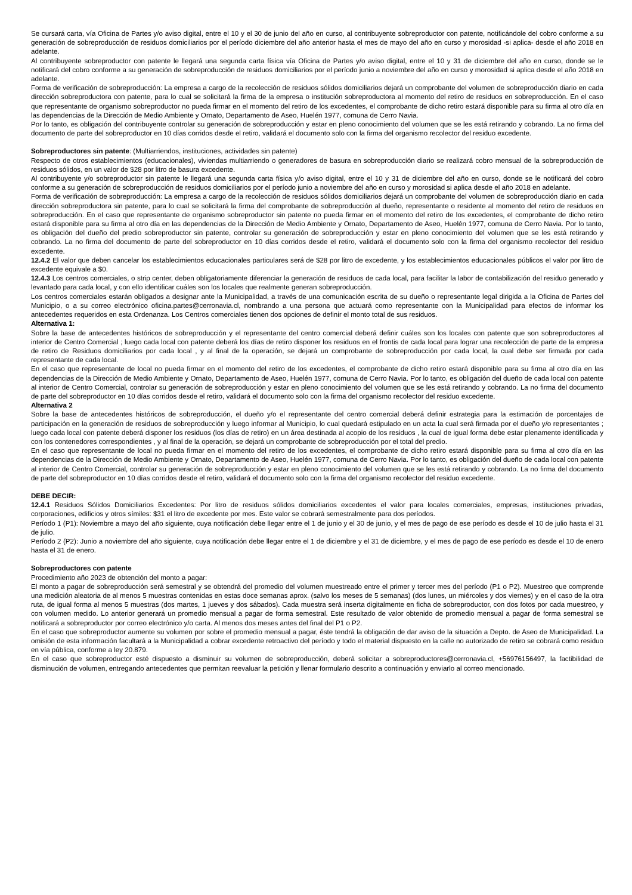Se cursará carta, vía Oficina de Partes y/o aviso digital, entre el 10 y el 30 de junio del año en curso, al contribuyente sobreproductor con patente, notificándole del cobro conforme a su generación de sobreproducción de residuos domiciliarios por el período diciembre del año anterior hasta el mes de mayo del año en curso y morosidad -si aplica- desde el año 2018 en adelante.
Al contribuyente sobreproductor con patente le llegará una segunda carta física vía Oficina de Partes y/o aviso digital, entre el 10 y 31 de diciembre del año en curso, donde se le notificará del cobro conforme a su generación de sobreproducción de residuos domiciliarios por el período junio a noviembre del año en curso y morosidad si aplica desde el año 2018 en adelante.
Forma de verificación de sobreproducción: La empresa a cargo de la recolección de residuos sólidos domiciliarios dejará un comprobante del volumen de sobreproducción diario en cada dirección sobreproductora con patente, para lo cual se solicitará la firma de la empresa o institución sobreproductora al momento del retiro de residuos en sobreproducción. En el caso que representante de organismo sobreproductor no pueda firmar en el momento del retiro de los excedentes, el comprobante de dicho retiro estará disponible para su firma al otro día en las dependencias de la Dirección de Medio Ambiente y Ornato, Departamento de Aseo, Huelén 1977, comuna de Cerro Navia.
Por lo tanto, es obligación del contribuyente controlar su generación de sobreproducción y estar en pleno conocimiento del volumen que se les está retirando y cobrando. La no firma del documento de parte del sobreproductor en 10 días corridos desde el retiro, validará el documento solo con la firma del organismo recolector del residuo excedente.
Sobreproductores sin patente: (Multiarriendos, instituciones, actividades sin patente)
Respecto de otros establecimientos (educacionales), viviendas multiarriendo o generadores de basura en sobreproducción diario se realizará cobro mensual de la sobreproducción de residuos sólidos, en un valor de $28 por litro de basura excedente.
Al contribuyente y/o sobreproductor sin patente le llegará una segunda carta física y/o aviso digital, entre el 10 y 31 de diciembre del año en curso, donde se le notificará del cobro conforme a su generación de sobreproducción de residuos domiciliarios por el período junio a noviembre del año en curso y morosidad si aplica desde el año 2018 en adelante.
Forma de verificación de sobreproducción: La empresa a cargo de la recolección de residuos sólidos domiciliarios dejará un comprobante del volumen de sobreproducción diario en cada dirección sobreproductora sin patente, para lo cual se solicitará la firma del comprobante de sobreproducción al dueño, representante o residente al momento del retiro de residuos en sobreproducción. En el caso que representante de organismo sobreproductor sin patente no pueda firmar en el momento del retiro de los excedentes, el comprobante de dicho retiro estará disponible para su firma al otro día en las dependencias de la Dirección de Medio Ambiente y Ornato, Departamento de Aseo, Huelén 1977, comuna de Cerro Navia. Por lo tanto, es obligación del dueño del predio sobreproductor sin patente, controlar su generación de sobreproducción y estar en pleno conocimiento del volumen que se les está retirando y cobrando. La no firma del documento de parte del sobreproductor en 10 días corridos desde el retiro, validará el documento solo con la firma del organismo recolector del residuo excedente.
12.4.2 El valor que deben cancelar los establecimientos educacionales particulares será de $28 por litro de excedente, y los establecimientos educacionales públicos el valor por litro de excedente equivale a $0.
12.4.3 Los centros comerciales, o strip center, deben obligatoriamente diferenciar la generación de residuos de cada local, para facilitar la labor de contabilización del residuo generado y levantado para cada local, y con ello identificar cuáles son los locales que realmente generan sobreproducción.
Los centros comerciales estarán obligados a designar ante la Municipalidad, a través de una comunicación escrita de su dueño o representante legal dirigida a la Oficina de Partes del Municipio, o a su correo electrónico oficina.partes@cerronavia.cl, nombrando a una persona que actuará como representante con la Municipalidad para efectos de informar los antecedentes requeridos en esta Ordenanza. Los Centros comerciales tienen dos opciones de definir el monto total de sus residuos.
Alternativa 1:
Sobre la base de antecedentes históricos de sobreproducción y el representante del centro comercial deberá definir cuáles son los locales con patente que son sobreproductores al interior de Centro Comercial ; luego cada local con patente deberá los días de retiro disponer los residuos en el frontis de cada local para lograr una recolección de parte de la empresa de retiro de Residuos domiciliarios por cada local , y al final de la operación, se dejará un comprobante de sobreproducción por cada local, la cual debe ser firmada por cada representante de cada local.
En el caso que representante de local no pueda firmar en el momento del retiro de los excedentes, el comprobante de dicho retiro estará disponible para su firma al otro día en las dependencias de la Dirección de Medio Ambiente y Ornato, Departamento de Aseo, Huelén 1977, comuna de Cerro Navia. Por lo tanto, es obligación del dueño de cada local con patente al interior de Centro Comercial, controlar su generación de sobreproducción y estar en pleno conocimiento del volumen que se les está retirando y cobrando. La no firma del documento de parte del sobreproductor en 10 días corridos desde el retiro, validará el documento solo con la firma del organismo recolector del residuo excedente.
Alternativa 2
Sobre la base de antecedentes históricos de sobreproducción, el dueño y/o el representante del centro comercial deberá definir estrategia para la estimación de porcentajes de participación en la generación de residuos de sobreproducción y luego informar al Municipio, lo cual quedará estipulado en un acta la cual será firmada por el dueño y/o representantes ; luego cada local con patente deberá disponer los residuos (los días de retiro) en un área destinada al acopio de los residuos , la cual de igual forma debe estar plenamente identificada y con los contenedores correspondientes , y al final de la operación, se dejará un comprobante de sobreproducción por el total del predio.
En el caso que representante de local no pueda firmar en el momento del retiro de los excedentes, el comprobante de dicho retiro estará disponible para su firma al otro día en las dependencias de la Dirección de Medio Ambiente y Ornato, Departamento de Aseo, Huelén 1977, comuna de Cerro Navia. Por lo tanto, es obligación del dueño de cada local con patente al interior de Centro Comercial, controlar su generación de sobreproducción y estar en pleno conocimiento del volumen que se les está retirando y cobrando. La no firma del documento de parte del sobreproductor en 10 días corridos desde el retiro, validará el documento solo con la firma del organismo recolector del residuo excedente.
DEBE DECIR:
12.4.1 Residuos Sólidos Domiciliarios Excedentes: Por litro de residuos sólidos domiciliarios excedentes el valor para locales comerciales, empresas, instituciones privadas, corporaciones, edificios y otros símiles: $31 el litro de excedente por mes. Este valor se cobrará semestralmente para dos períodos.
Período 1 (P1): Noviembre a mayo del año siguiente, cuya notificación debe llegar entre el 1 de junio y el 30 de junio, y el mes de pago de ese período es desde el 10 de julio hasta el 31 de julio.
Período 2 (P2): Junio a noviembre del año siguiente, cuya notificación debe llegar entre el 1 de diciembre y el 31 de diciembre, y el mes de pago de ese período es desde el 10 de enero hasta el 31 de enero.
Sobreproductores con patente
Procedimiento año 2023 de obtención del monto a pagar:
El monto a pagar de sobreproducción será semestral y se obtendrá del promedio del volumen muestreado entre el primer y tercer mes del período (P1 o P2). Muestreo que comprende una medición aleatoria de al menos 5 muestras contenidas en estas doce semanas aprox. (salvo los meses de 5 semanas) (dos lunes, un miércoles y dos viernes) y en el caso de la otra ruta, de igual forma al menos 5 muestras (dos martes, 1 jueves y dos sábados). Cada muestra será inserta digitalmente en ficha de sobreproductor, con dos fotos por cada muestreo, y con volumen medido. Lo anterior generará un promedio mensual a pagar de forma semestral. Este resultado de valor obtenido de promedio mensual a pagar de forma semestral se notificará a sobreproductor por correo electrónico y/o carta. Al menos dos meses antes del final del P1 o P2.
En el caso que sobreproductor aumente su volumen por sobre el promedio mensual a pagar, éste tendrá la obligación de dar aviso de la situación a Depto. de Aseo de Municipalidad. La omisión de esta información facultará a la Municipalidad a cobrar excedente retroactivo del período y todo el material dispuesto en la calle no autorizado de retiro se cobrará como residuo en vía pública, conforme a ley 20.879.
En el caso que sobreproductor esté dispuesto a disminuir su volumen de sobreproducción, deberá solicitar a sobreproductores@cerronavia.cl, +56976156497, la factibilidad de disminución de volumen, entregando antecedentes que permitan reevaluar la petición y llenar formulario descrito a continuación y enviarlo al correo mencionado.